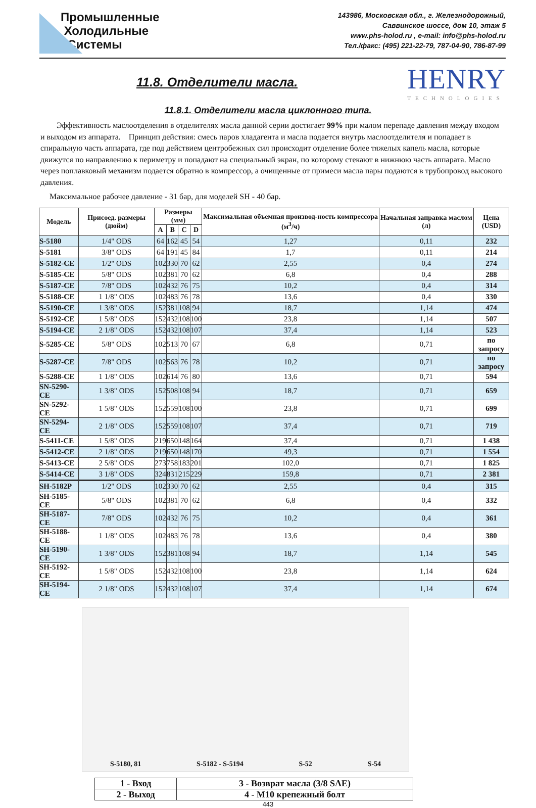Промышленные
Холодильные
Системы
143986, Московская обл., г. Железнодорожный,
Саввинское шоссе, дом 10, этаж 5
www.phs-holod.ru , e-mail: info@phs-holod.ru
Тел./факс: (495) 221-22-79, 787-04-90, 786-87-99
11.8. Отделители масла.
HENRY
TECHNOLOGIES
11.8.1. Отделители масла циклонного типа.
Эффективность маслоотделения в отделителях масла данной серии достигает 99% при малом перепаде давления между входом и выходом из аппарата. Принцип действия: смесь паров хладагента и масла подается внутрь маслоотделителя и попадает в спиральную часть аппарата, где под действием центробежных сил происходит отделение более тяжелых капель масла, которые движутся по направлению к периметру и попадают на специальный экран, по которому стекают в нижнюю часть аппарата. Масло через поплавковый механизм подается обратно в компрессор, а очищенные от примеси масла пары подаются в трубопровод высокого давления.
Максимальное рабочее давление - 31 бар, для моделей SH - 40 бар.
| Модель | Присоед. размеры (дюйм) | Размеры (мм) | | | | Максимальная объемная производ-ность компрессора (м<sup>3</sup>/ч) | Начальная заправка маслом (л) | Цена (USD) |
| --- | --- | --- | --- | --- | --- | --- | --- | --- |
| | | A | B | C | D | | | |
| S-5180 | 1/4" ODS | 64 | 162 | 45 | 54 | 1,27 | 0,11 | 232 |
| S-5181 | 3/8" ODS | 64 | 191 | 45 | 84 | 1,7 | 0,11 | 214 |
| S-5182-CE | 1/2" ODS | 102 | 330 | 70 | 62 | 2,55 | 0,4 | 274 |
| S-5185-CE | 5/8" ODS | 102 | 381 | 70 | 62 | 6,8 | 0,4 | 288 |
| S-5187-CE | 7/8" ODS | 102 | 432 | 76 | 75 | 10,2 | 0,4 | 314 |
| S-5188-CE | 1 1/8" ODS | 102 | 483 | 76 | 78 | 13,6 | 0,4 | 330 |
| S-5190-CE | 1 3/8" ODS | 152 | 381 | 108 | 94 | 18,7 | 1,14 | 474 |
| S-5192-CE | 1 5/8" ODS | 152 | 432 | 108 | 100 | 23,8 | 1,14 | 507 |
| S-5194-CE | 2 1/8" ODS | 152 | 432 | 108 | 107 | 37,4 | 1,14 | 523 |
| S-5285-CE | 5/8" ODS | 102 | 513 | 70 | 67 | 6,8 | 0,71 | по запросу |
| S-5287-CE | 7/8" ODS | 102 | 563 | 76 | 78 | 10,2 | 0,71 | по запросу |
| S-5288-CE | 1 1/8" ODS | 102 | 614 | 76 | 80 | 13,6 | 0,71 | 594 |
| SN-5290-CE | 1 3/8" ODS | 152 | 508 | 108 | 94 | 18,7 | 0,71 | 659 |
| SN-5292-CE | 1 5/8" ODS | 152 | 559 | 108 | 100 | 23,8 | 0,71 | 699 |
| SN-5294-CE | 2 1/8" ODS | 152 | 559 | 108 | 107 | 37,4 | 0,71 | 719 |
| S-5411-CE | 1 5/8" ODS | 219 | 650 | 148 | 164 | 37,4 | 0,71 | 1 438 |
| S-5412-CE | 2 1/8" ODS | 219 | 650 | 148 | 170 | 49,3 | 0,71 | 1 554 |
| S-5413-CE | 2 5/8" ODS | 273 | 758 | 183 | 201 | 102,0 | 0,71 | 1 825 |
| S-5414-CE | 3 1/8" ODS | 324 | 831 | 215 | 229 | 159,8 | 0,71 | 2 381 |
| SH-5182P | 1/2" ODS | 102 | 330 | 70 | 62 | 2,55 | 0,4 | 315 |
| SH-5185-CE | 5/8" ODS | 102 | 381 | 70 | 62 | 6,8 | 0,4 | 332 |
| SH-5187-CE | 7/8" ODS | 102 | 432 | 76 | 75 | 10,2 | 0,4 | 361 |
| SH-5188-CE | 1 1/8" ODS | 102 | 483 | 76 | 78 | 13,6 | 0,4 | 380 |
| SH-5190-CE | 1 3/8" ODS | 152 | 381 | 108 | 94 | 18,7 | 1,14 | 545 |
| SH-5192-CE | 1 5/8" ODS | 152 | 432 | 108 | 100 | 23,8 | 1,14 | 624 |
| SH-5194-CE | 2 1/8" ODS | 152 | 432 | 108 | 107 | 37,4 | 1,14 | 674 |
S-5180, 81 S-5182 - S-5194 S-52 S-54
| 1 - Вход | 3 - Возврат масла (3/8 SAE) |
| 2 - Выход | 4 - M10 крепежный болт |
443